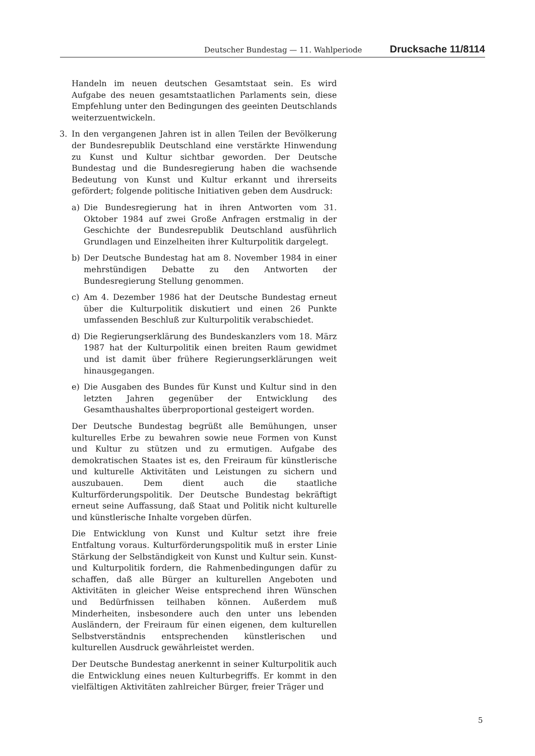Deutscher Bundestag — 11. Wahlperiode Drucksache 11/8114
Handeln im neuen deutschen Gesamtstaat sein. Es wird Aufgabe des neuen gesamtstaatlichen Parlaments sein, diese Empfehlung unter den Bedingungen des geeinten Deutschlands weiterzuentwickeln.
3. In den vergangenen Jahren ist in allen Teilen der Bevölkerung der Bundesrepublik Deutschland eine verstärkte Hinwendung zu Kunst und Kultur sichtbar geworden. Der Deutsche Bundestag und die Bundesregierung haben die wachsende Bedeutung von Kunst und Kultur erkannt und ihrerseits gefördert; folgende politische Initiativen geben dem Ausdruck:
a) Die Bundesregierung hat in ihren Antworten vom 31. Oktober 1984 auf zwei Große Anfragen erstmalig in der Geschichte der Bundesrepublik Deutschland ausführlich Grundlagen und Einzelheiten ihrer Kulturpolitik dargelegt.
b) Der Deutsche Bundestag hat am 8. November 1984 in einer mehrstündigen Debatte zu den Antworten der Bundesregierung Stellung genommen.
c) Am 4. Dezember 1986 hat der Deutsche Bundestag erneut über die Kulturpolitik diskutiert und einen 26 Punkte umfassenden Beschluß zur Kulturpolitik verabschiedet.
d) Die Regierungserklärung des Bundeskanzlers vom 18. März 1987 hat der Kulturpolitik einen breiten Raum gewidmet und ist damit über frühere Regierungserklärungen weit hinausgegangen.
e) Die Ausgaben des Bundes für Kunst und Kultur sind in den letzten Jahren gegenüber der Entwicklung des Gesamthaushaltes überproportional gesteigert worden.
Der Deutsche Bundestag begrüßt alle Bemühungen, unser kulturelles Erbe zu bewahren sowie neue Formen von Kunst und Kultur zu stützen und zu ermutigen. Aufgabe des demokratischen Staates ist es, den Freiraum für künstlerische und kulturelle Aktivitäten und Leistungen zu sichern und auszubauen. Dem dient auch die staatliche Kulturförderungspolitik. Der Deutsche Bundestag bekräftigt erneut seine Auffassung, daß Staat und Politik nicht kulturelle und künstlerische Inhalte vorgeben dürfen.
Die Entwicklung von Kunst und Kultur setzt ihre freie Entfaltung voraus. Kulturförderungspolitik muß in erster Linie Stärkung der Selbständigkeit von Kunst und Kultur sein. Kunst- und Kulturpolitik fordern, die Rahmenbedingungen dafür zu schaffen, daß alle Bürger an kulturellen Angeboten und Aktivitäten in gleicher Weise entsprechend ihren Wünschen und Bedürfnissen teilhaben können. Außerdem muß Minderheiten, insbesondere auch den unter uns lebenden Ausländern, der Freiraum für einen eigenen, dem kulturellen Selbstverständnis entsprechenden künstlerischen und kulturellen Ausdruck gewährleistet werden.
Der Deutsche Bundestag anerkennt in seiner Kulturpolitik auch die Entwicklung eines neuen Kulturbegriffs. Er kommt in den vielfältigen Aktivitäten zahlreicher Bürger, freier Träger und
5